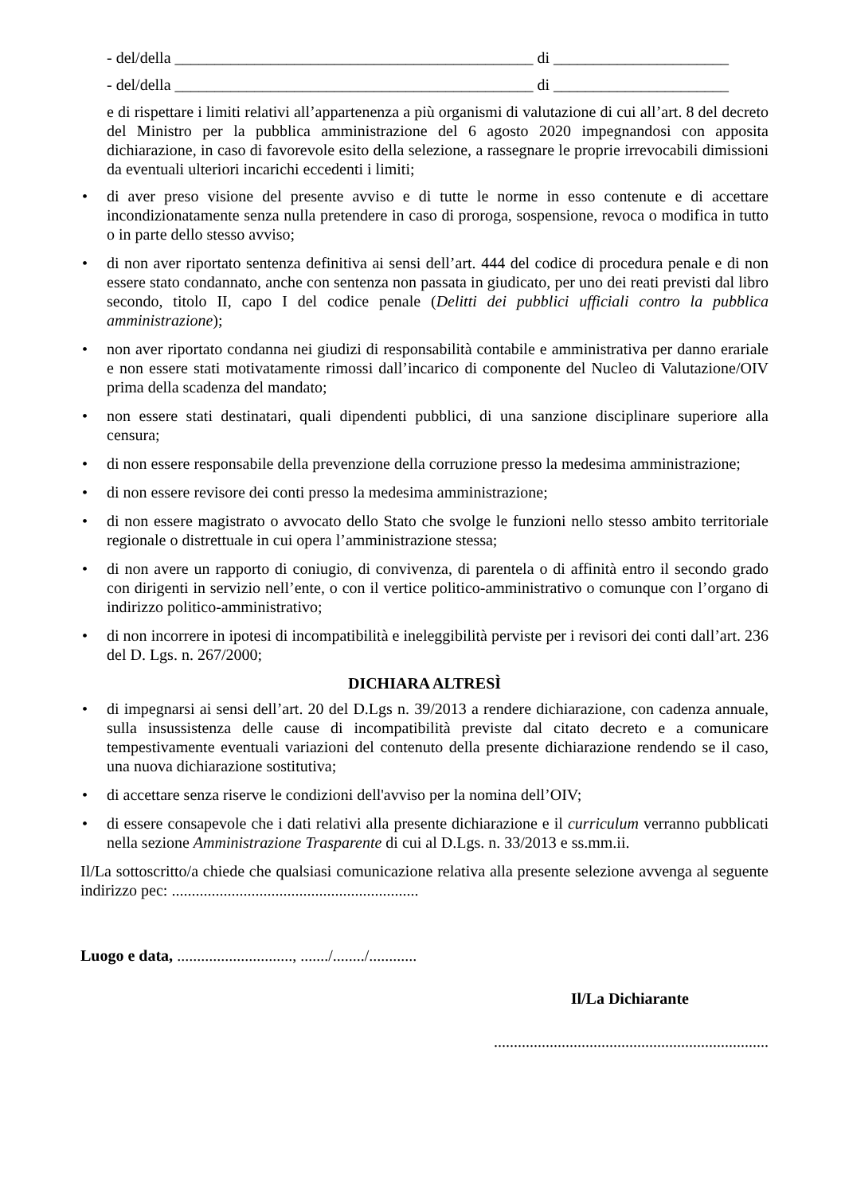- del/della _____________________________________________ di ______________________
- del/della _____________________________________________ di ______________________
e di rispettare i limiti relativi all’appartenenza a più organismi di valutazione di cui all’art. 8 del decreto del Ministro per la pubblica amministrazione del 6 agosto 2020 impegnandosi con apposita dichiarazione, in caso di favorevole esito della selezione, a rassegnare le proprie irrevocabili dimissioni da eventuali ulteriori incarichi eccedenti i limiti;
• di aver preso visione del presente avviso e di tutte le norme in esso contenute e di accettare incondizionatamente senza nulla pretendere in caso di proroga, sospensione, revoca o modifica in tutto o in parte dello stesso avviso;
• di non aver riportato sentenza definitiva ai sensi dell’art. 444 del codice di procedura penale e di non essere stato condannato, anche con sentenza non passata in giudicato, per uno dei reati previsti dal libro secondo, titolo II, capo I del codice penale (Delitti dei pubblici ufficiali contro la pubblica amministrazione);
• non aver riportato condanna nei giudizi di responsabilità contabile e amministrativa per danno erariale e non essere stati motivatamente rimossi dall’incarico di componente del Nucleo di Valutazione/OIV prima della scadenza del mandato;
• non essere stati destinatari, quali dipendenti pubblici, di una sanzione disciplinare superiore alla censura;
• di non essere responsabile della prevenzione della corruzione presso la medesima amministrazione;
• di non essere revisore dei conti presso la medesima amministrazione;
• di non essere magistrato o avvocato dello Stato che svolge le funzioni nello stesso ambito territoriale regionale o distrettuale in cui opera l’amministrazione stessa;
• di non avere un rapporto di coniugio, di convivenza, di parentela o di affinità entro il secondo grado con dirigenti in servizio nell’ente, o con il vertice politico-amministrativo o comunque con l’organo di indirizzo politico-amministrativo;
• di non incorrere in ipotesi di incompatibilità e ineleggibilità perviste per i revisori dei conti dall’art. 236 del D. Lgs. n. 267/2000;
DICHIARA ALTRESÌ
• di impegnarsi ai sensi dell’art. 20 del D.Lgs n. 39/2013 a rendere dichiarazione, con cadenza annuale, sulla insussistenza delle cause di incompatibilità previste dal citato decreto e a comunicare tempestivamente eventuali variazioni del contenuto della presente dichiarazione rendendo se il caso, una nuova dichiarazione sostitutiva;
• di accettare senza riserve le condizioni dell'avviso per la nomina dell’OIV;
• di essere consapevole che i dati relativi alla presente dichiarazione e il curriculum verranno pubblicati nella sezione Amministrazione Trasparente di cui al D.Lgs. n. 33/2013 e ss.mm.ii.
Il/La sottoscritto/a chiede che qualsiasi comunicazione relativa alla presente selezione avvenga al seguente indirizzo pec: ..............................................................
Luogo e data, ............................., ......./......../............
Il/La Dichiarante
.....................................................................